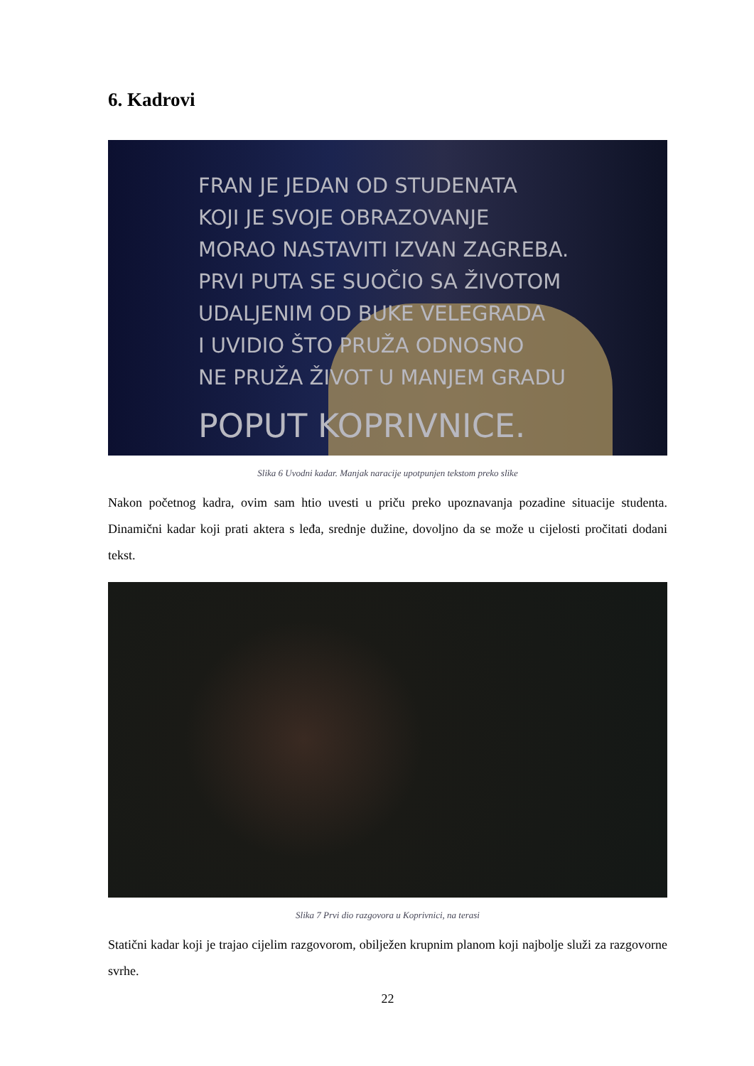6. Kadrovi
FRAN JE JEDAN OD STUDENATA
KOJI JE SVOJE OBRAZOVANJE
MORAO NASTAVITI IZVAN ZAGREBA.
PRVI PUTA SE SUOČIO SA ŽIVOTOM
UDALJENIM OD BUKE VELEGRADA
I UVIDIO ŠTO PRUŽA ODNOSNO
NE PRUŽA ŽIVOT U MANJEM GRADU
POPUT KOPRIVNICE.
Slika 6 Uvodni kadar. Manjak naracije upotpunjen tekstom preko slike
Nakon početnog kadra, ovim sam htio uvesti u priču preko upoznavanja pozadine situacije studenta. Dinamični kadar koji prati aktera s leđa, srednje dužine, dovoljno da se može u cijelosti pročitati dodani tekst.
Slika 7 Prvi dio razgovora u Koprivnici, na terasi
Statični kadar koji je trajao cijelim razgovorom, obilježen krupnim planom koji najbolje služi za razgovorne svrhe.
22